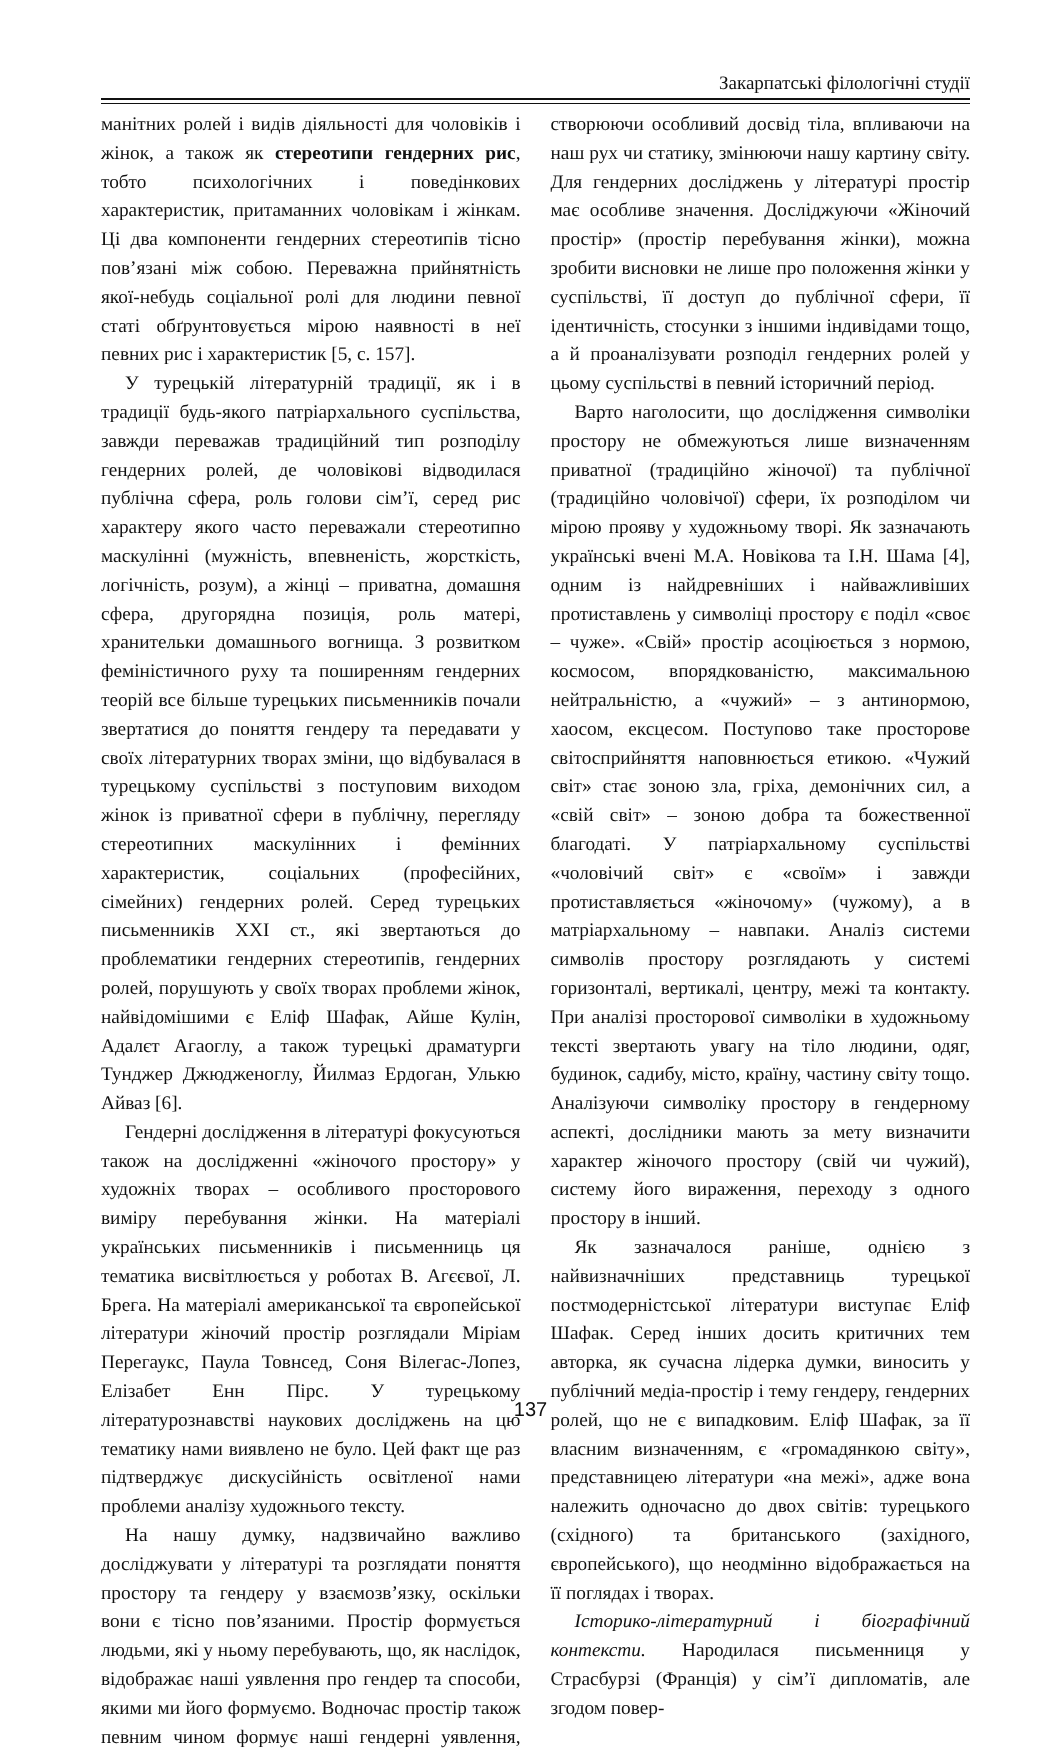Закарпатські філологічні студії
манітних ролей і видів діяльності для чоловіків і жінок, а також як стереотипи гендерних рис, тобто психологічних і поведінкових характеристик, притаманних чоловікам і жінкам. Ці два компоненти гендерних стереотипів тісно пов’язані між собою. Переважна прийнятність якої-небудь соціальної ролі для людини певної статі обґрунтовується мірою наявності в неї певних рис і характеристик [5, с. 157].
У турецькій літературній традиції, як і в традиції будь-якого патріархального суспільства, завжди переважав традиційний тип розподілу гендерних ролей, де чоловікові відводилася публічна сфера, роль голови сім’ї, серед рис характеру якого часто переважали стереотипно маскулінні (мужність, впевненість, жорсткість, логічність, розум), а жінці – приватна, домашня сфера, другорядна позиція, роль матері, хранительки домашнього вогнища. З розвитком феміністичного руху та поширенням гендерних теорій все більше турецьких письменників почали звертатися до поняття гендеру та передавати у своїх літературних творах зміни, що відбувалася в турецькому суспільстві з поступовим виходом жінок із приватної сфери в публічну, перегляду стереотипних маскулінних і фемінних характеристик, соціальних (професійних, сімейних) гендерних ролей. Серед турецьких письменників XXI ст., які звертаються до проблематики гендерних стереотипів, гендерних ролей, порушують у своїх творах проблеми жінок, найвідомішими є Еліф Шафак, Айше Кулін, Адалєт Агаоглу, а також турецькі драматурги Тунджер Джюдженоглу, Йилмаз Ердоган, Улькю Айваз [6].
Гендерні дослідження в літературі фокусуються також на дослідженні «жіночого простору» у художніх творах – особливого просторового виміру перебування жінки. На матеріалі українських письменників і письменниць ця тематика висвітлюється у роботах В. Агєєвої, Л. Брега. На матеріалі американської та європейської літератури жіночий простір розглядали Міріам Перегаукс, Паула Товнсед, Соня Вілегас-Лопез, Елізабет Енн Пірс. У турецькому літературознавстві наукових досліджень на цю тематику нами виявлено не було. Цей факт ще раз підтверджує дискусійність освітленої нами проблеми аналізу художнього тексту.
На нашу думку, надзвичайно важливо досліджувати у літературі та розглядати поняття простору та гендеру у взаємозв’язку, оскільки вони є тісно пов’язаними. Простір формується людьми, які у ньому перебувають, що, як наслідок, відображає наші уявлення про гендер та способи, якими ми його формуємо. Водночас простір також певним чином формує наші гендерні уявлення, створюючи особливий досвід тіла, впливаючи на наш рух чи статику, змінюючи нашу картину світу. Для гендерних досліджень у літературі простір має особливе значення. Досліджуючи «Жіночий простір» (простір перебування жінки), можна зробити висновки не лише про положення жінки у суспільстві, її доступ до публічної сфери, її ідентичність, стосунки з іншими індивідами тощо, а й проаналізувати розподіл гендерних ролей у цьому суспільстві в певний історичний період.
Варто наголосити, що дослідження символіки простору не обмежуються лише визначенням приватної (традиційно жіночої) та публічної (традиційно чоловічої) сфери, їх розподілом чи мірою прояву у художньому творі. Як зазначають українські вчені М.А. Новікова та І.Н. Шама [4], одним із найдревніших і найважливіших протиставлень у символіці простору є поділ «своє – чуже». «Свій» простір асоціюється з нормою, космосом, впорядкованістю, максимальною нейтральністю, а «чужий» – з антинормою, хаосом, ексцесом. Поступово таке просторове світосприйняття наповнюється етикою. «Чужий світ» стає зоною зла, гріха, демонічних сил, а «свій світ» – зоною добра та божественної благодаті. У патріархальному суспільстві «чоловічий світ» є «своїм» і завжди протиставляється «жіночому» (чужому), а в матріархальному – навпаки. Аналіз системи символів простору розглядають у системі горизонталі, вертикалі, центру, межі та контакту. При аналізі просторової символіки в художньому тексті звертають увагу на тіло людини, одяг, будинок, садибу, місто, країну, частину світу тощо. Аналізуючи символіку простору в гендерному аспекті, дослідники мають за мету визначити характер жіночого простору (свій чи чужий), систему його вираження, переходу з одного простору в інший.
Як зазначалося раніше, однією з найвизначніших представниць турецької постмодерністської літератури виступає Еліф Шафак. Серед інших досить критичних тем авторка, як сучасна лідерка думки, виносить у публічний медіа-простір і тему гендеру, гендерних ролей, що не є випадковим. Еліф Шафак, за її власним визначенням, є «громадянкою світу», представницею літератури «на межі», адже вона належить одночасно до двох світів: турецького (східного) та британського (західного, європейського), що неодмінно відображається на її поглядах і творах.
Історико-літературний і біографічний контексти. Народилася письменниця у Страсбурзі (Франція) у сім’ї дипломатів, але згодом повер-
137